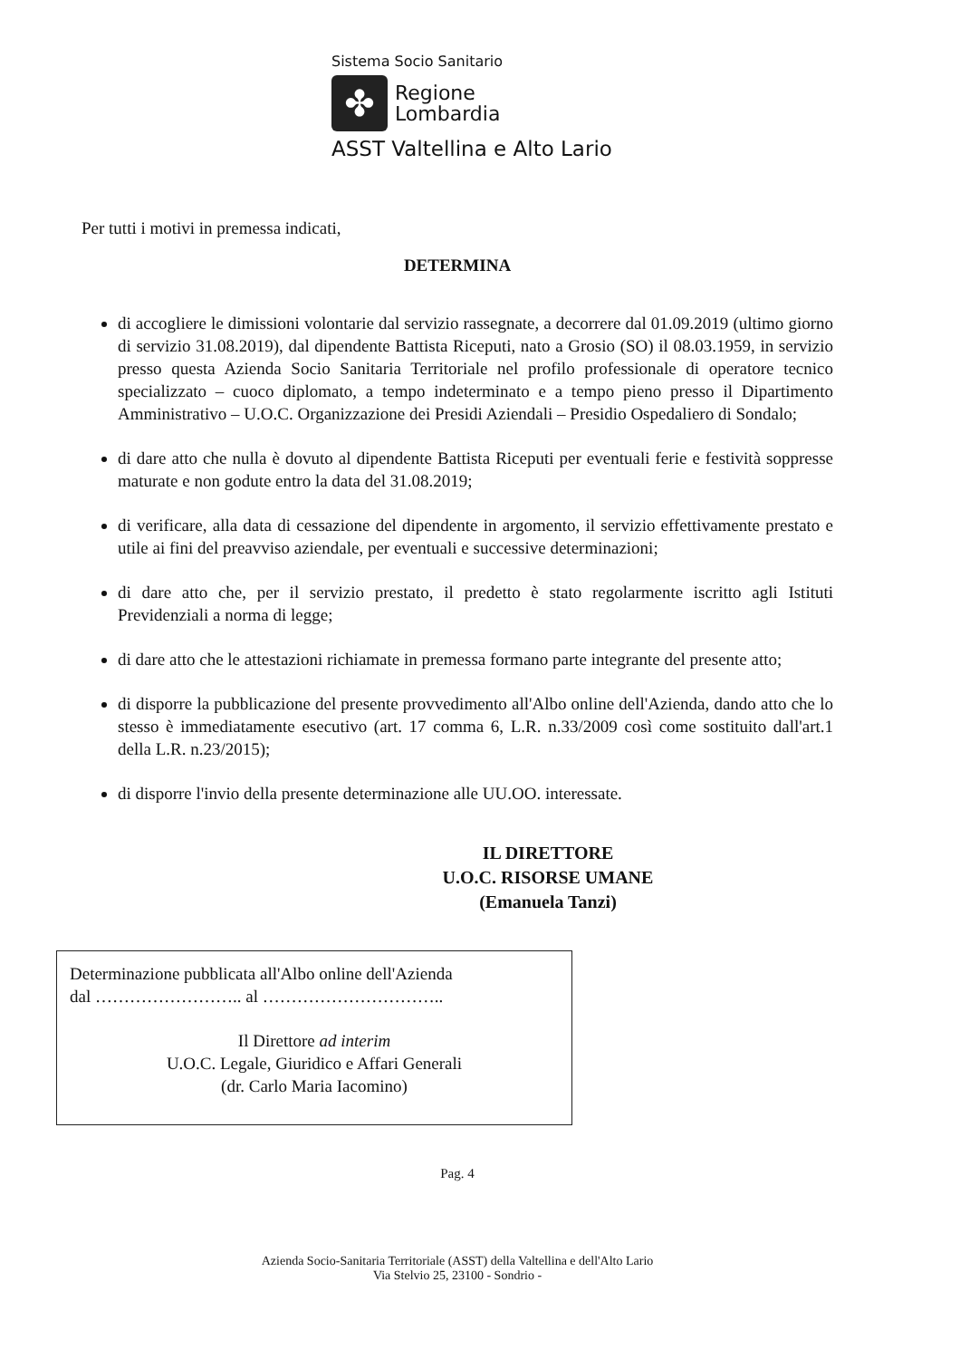Sistema Socio Sanitario
✤
Regione
Lombardia
ASST Valtellina e Alto Lario
Per tutti i motivi in premessa indicati,
DETERMINA
di accogliere le dimissioni volontarie dal servizio rassegnate, a decorrere dal 01.09.2019 (ultimo giorno di servizio 31.08.2019), dal dipendente Battista Riceputi, nato a Grosio (SO) il 08.03.1959, in servizio presso questa Azienda Socio Sanitaria Territoriale nel profilo professionale di operatore tecnico specializzato – cuoco diplomato, a tempo indeterminato e a tempo pieno presso il Dipartimento Amministrativo – U.O.C. Organizzazione dei Presidi Aziendali – Presidio Ospedaliero di Sondalo;
di dare atto che nulla è dovuto al dipendente Battista Riceputi per eventuali ferie e festività soppresse maturate e non godute entro la data del 31.08.2019;
di verificare, alla data di cessazione del dipendente in argomento, il servizio effettivamente prestato e utile ai fini del preavviso aziendale, per eventuali e successive determinazioni;
di dare atto che, per il servizio prestato, il predetto è stato regolarmente iscritto agli Istituti Previdenziali a norma di legge;
di dare atto che le attestazioni richiamate in premessa formano parte integrante del presente atto;
di disporre la pubblicazione del presente provvedimento all'Albo online dell'Azienda, dando atto che lo stesso è immediatamente esecutivo (art. 17 comma 6, L.R. n.33/2009 così come sostituito dall'art.1 della L.R. n.23/2015);
di disporre l'invio della presente determinazione alle UU.OO. interessate.
IL DIRETTORE
U.O.C. RISORSE UMANE
(Emanuela Tanzi)
Determinazione pubblicata all'Albo online dell'Azienda
dal …………………….. al …………………………..
Il Direttore ad interim
U.O.C. Legale, Giuridico e Affari Generali
(dr. Carlo Maria Iacomino)
Pag. 4
Azienda Socio-Sanitaria Territoriale (ASST) della Valtellina e dell'Alto Lario
Via Stelvio 25, 23100 - Sondrio -